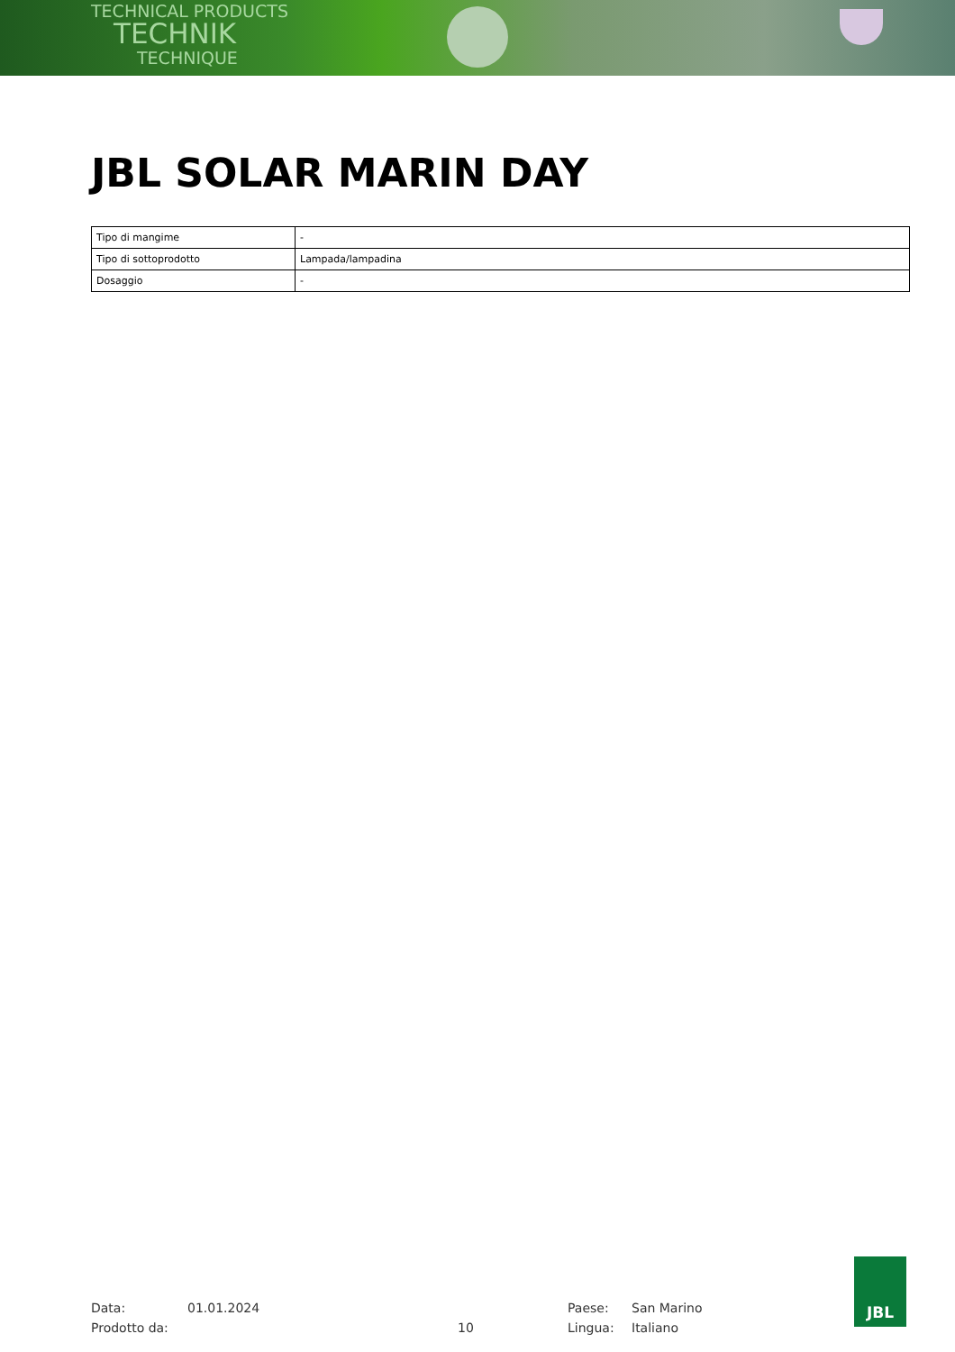TECHNICAL PRODUCTS
TECHNIK
TECHNIQUE
JBL SOLAR MARIN DAY
| Tipo di mangime | - |
| Tipo di sottoprodotto | Lampada/lampadina |
| Dosaggio | - |
Data:
Prodotto da:
01.01.2024
10 Paese:
Lingua:
San Marino
Italiano
JBL